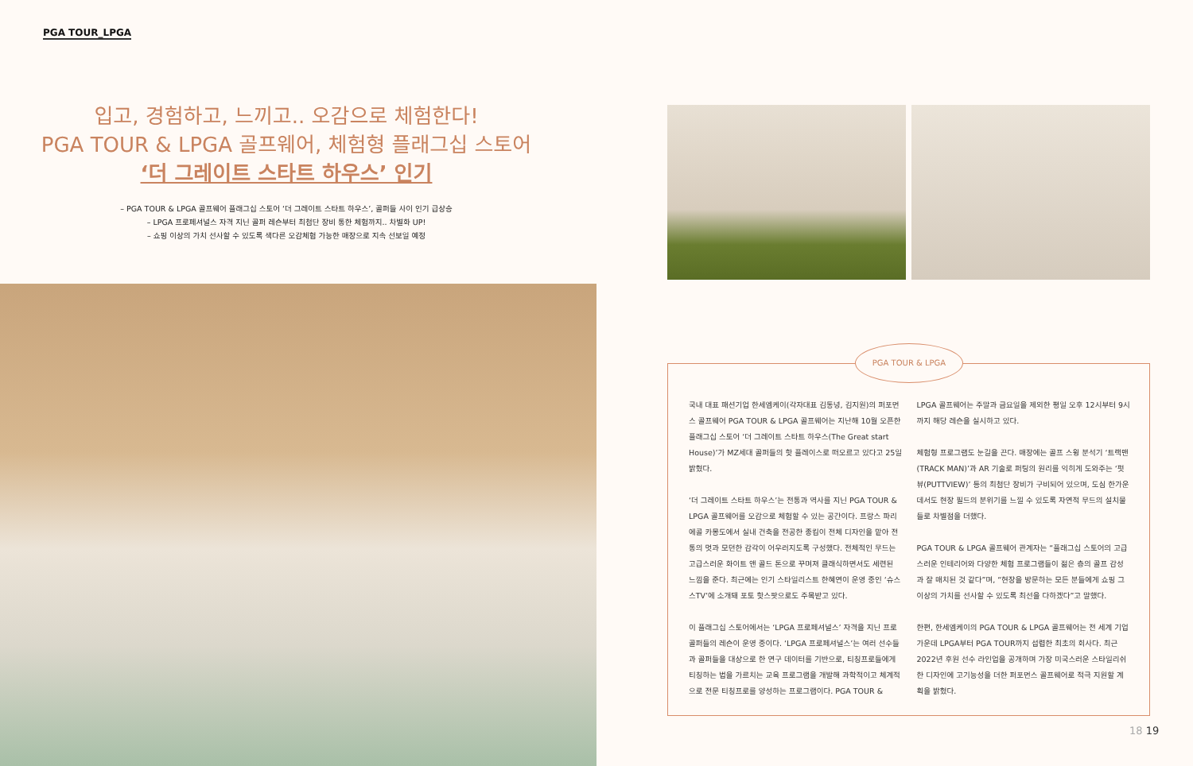PGA TOUR_LPGA
입고, 경험하고, 느끼고.. 오감으로 체험한다!
PGA TOUR & LPGA 골프웨어, 체험형 플래그십 스토어
‘더 그레이트 스타트 하우스’ 인기
– PGA TOUR & LPGA 골프웨어 플래그십 스토어 ‘더 그레이트 스타트 하우스’, 골퍼들 사이 인기 급상승
– LPGA 프로페셔널스 자격 지닌 골퍼 레슨부터 최첨단 장비 통한 체험까지.. 차별화 UP!
– 쇼핑 이상의 가치 선사할 수 있도록 색다른 오감체험 가능한 매장으로 지속 선보일 예정
PGA TOUR & LPGA
국내 대표 패션기업 한세엠케이(각자대표 김동녕, 김지원)의 퍼포먼스 골프웨어 PGA TOUR & LPGA 골프웨어는 지난해 10월 오픈한 플래그십 스토어 ‘더 그레이트 스타트 하우스(The Great start House)’가 MZ세대 골퍼들의 핫 플레이스로 떠오르고 있다고 25일 밝혔다.
‘더 그레이트 스타트 하우스’는 전통과 역사를 지닌 PGA TOUR & LPGA 골프웨어를 오감으로 체험할 수 있는 공간이다. 프랑스 파리 에콜 카몽도에서 실내 건축을 전공한 종킴이 전체 디자인을 맡아 전통의 멋과 모던한 감각이 어우러지도록 구성했다. 전체적인 무드는 고급스러운 화이트 앤 골드 톤으로 꾸며져 클래식하면서도 세련된 느낌을 준다. 최근에는 인기 스타일리스트 한혜연이 운영 중인 ‘슈스스TV’에 소개돼 포토 핫스팟으로도 주목받고 있다.
이 플래그십 스토어에서는 ‘LPGA 프로페셔널스’ 자격을 지닌 프로 골퍼들의 레슨이 운영 중이다. ‘LPGA 프로페셔널스’는 여러 선수들과 골퍼들을 대상으로 한 연구 데이터를 기반으로, 티칭프로들에게 티칭하는 법을 가르치는 교육 프로그램을 개발해 과학적이고 체계적으로 전문 티칭프로를 양성하는 프로그램이다. PGA TOUR &
LPGA 골프웨어는 주말과 금요일을 제외한 평일 오후 12시부터 9시까지 해당 레슨을 실시하고 있다.
체험형 프로그램도 눈길을 끈다. 매장에는 골프 스윙 분석기 ‘트랙맨(TRACK MAN)’과 AR 기술로 퍼팅의 원리를 익히게 도와주는 ‘펏뷰(PUTTVIEW)’ 등의 최첨단 장비가 구비되어 있으며, 도심 한가운데서도 현장 필드의 분위기를 느낄 수 있도록 자연적 무드의 설치물들로 차별점을 더했다.
PGA TOUR & LPGA 골프웨어 관계자는 “플래그십 스토어의 고급스러운 인테리어와 다양한 체험 프로그램들이 젊은 층의 골프 감성과 잘 매치된 것 같다”며, “현장을 방문하는 모든 분들에게 쇼핑 그 이상의 가치를 선사할 수 있도록 최선을 다하겠다”고 말했다.
한편, 한세엠케이의 PGA TOUR & LPGA 골프웨어는 전 세계 기업 가운데 LPGA부터 PGA TOUR까지 섭렵한 최초의 회사다. 최근 2022년 후원 선수 라인업을 공개하며 가장 미국스러운 스타일리쉬한 디자인에 고기능성을 더한 퍼포먼스 골프웨어로 적극 지원할 계획을 밝혔다.
18 19